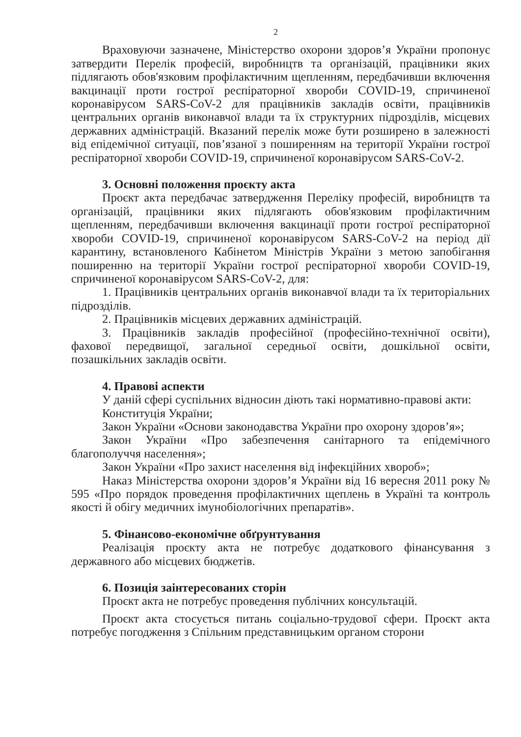2
Враховуючи зазначене, Міністерство охорони здоров’я України пропонує затвердити Перелік професій, виробництв та організацій, працівники яких підлягають обов'язковим профілактичним щепленням, передбачивши включення вакцинації проти гострої респіраторної хвороби COVID-19, спричиненої коронавірусом SARS-CoV-2 для працівників закладів освіти, працівників центральних органів виконавчої влади та їх структурних підрозділів, місцевих державних адміністрацій. Вказаний перелік може бути розширено в залежності від епідемічної ситуації, пов’язаної з поширенням на території України гострої респіраторної хвороби COVID-19, спричиненої коронавірусом SARS-CoV-2.
3. Основні положення проєкту акта
Проєкт акта передбачає затвердження Переліку професій, виробництв та організацій, працівники яких підлягають обов'язковим профілактичним щепленням, передбачивши включення вакцинації проти гострої респіраторної хвороби COVID-19, спричиненої коронавірусом SARS-CoV-2 на період дії карантину, встановленого Кабінетом Міністрів України з метою запобігання поширенню на території України гострої респіраторної хвороби COVID-19, спричиненої коронавірусом SARS-CoV-2, для:
1. Працівників центральних органів виконавчої влади та їх територіальних підрозділів.
2. Працівників місцевих державних адміністрацій.
3. Працівників закладів професійної (професійно-технічної освіти), фахової передвищої, загальної середньої освіти, дошкільної освіти, позашкільних закладів освіти.
4. Правові аспекти
У даній сфері суспільних відносин діють такі нормативно-правові акти:
Конституція України;
Закон України «Основи законодавства України про охорону здоров’я»;
Закон України «Про забезпечення санітарного та епідемічного благополуччя населення»;
Закон України «Про захист населення від інфекційних хвороб»;
Наказ Міністерства охорони здоров’я України від 16 вересня 2011 року № 595 «Про порядок проведення профілактичних щеплень в Україні та контроль якості й обігу медичних імунобіологічних препаратів».
5. Фінансово-економічне обґрунтування
Реалізація проєкту акта не потребує додаткового фінансування з державного або місцевих бюджетів.
6. Позиція заінтересованих сторін
Проєкт акта не потребує проведення публічних консультацій.
Проєкт акта стосується питань соціально-трудової сфери. Проєкт акта потребує погодження з Спільним представницьким органом сторони